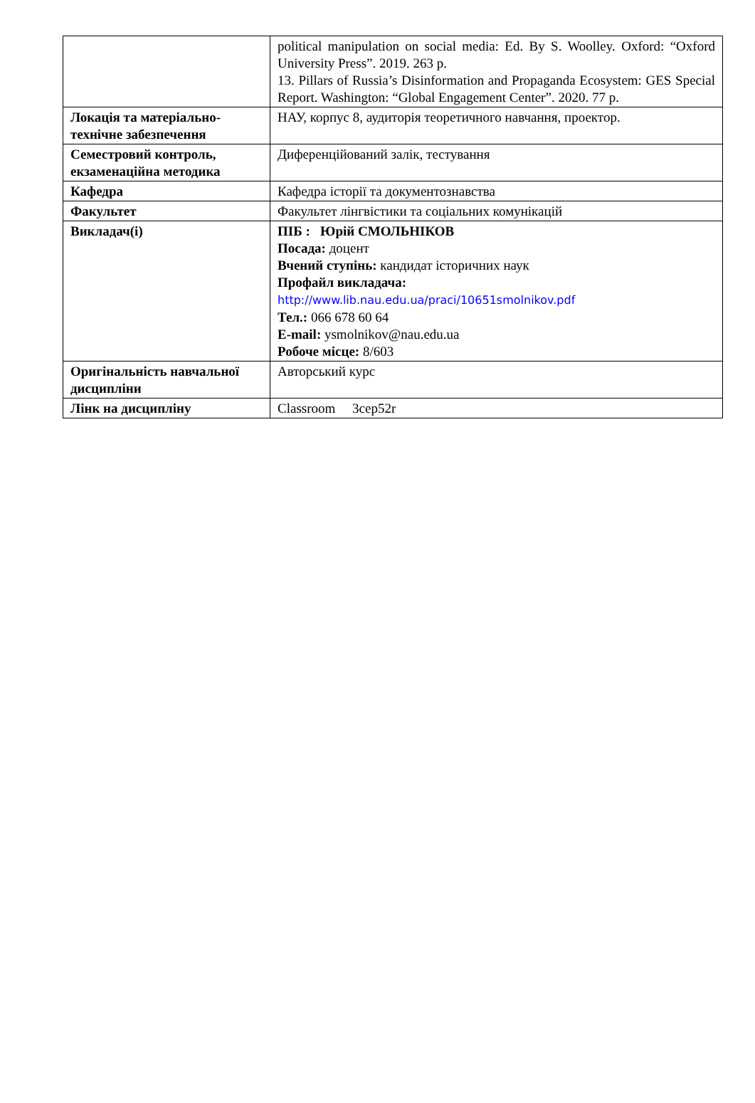| | political manipulation on social media: Ed. By S. Woolley. Oxford: “Oxford University Press”. 2019. 263 p. 13. Pillars of Russia’s Disinformation and Propaganda Ecosystem: GES Special Report. Washington: “Global Engagement Center”. 2020. 77 p. |
| Локація та матеріально-технічне забезпечення | НАУ, корпус 8, аудиторія теоретичного навчання, проектор. |
| Семестровий контроль, екзаменаційна методика | Диференційований залік, тестування |
| Кафедра | Кафедра історії та документознавства |
| Факультет | Факультет лінгвістики та соціальних комунікацій |
| Викладач(і) | ПІБ : Юрій СМОЛЬНІКОВ Посада: доцент Вчений ступінь: кандидат історичних наук Профайл викладача: http://www.lib.nau.edu.ua/praci/10651smolnikov.pdf Тел.: 066 678 60 64 E-mail: ysmolnikov@nau.edu.ua Робоче місце: 8/603 |
| Оригінальність навчальної дисципліни | Авторський курс |
| Лінк на дисципліну | Classroom 3cep52r |